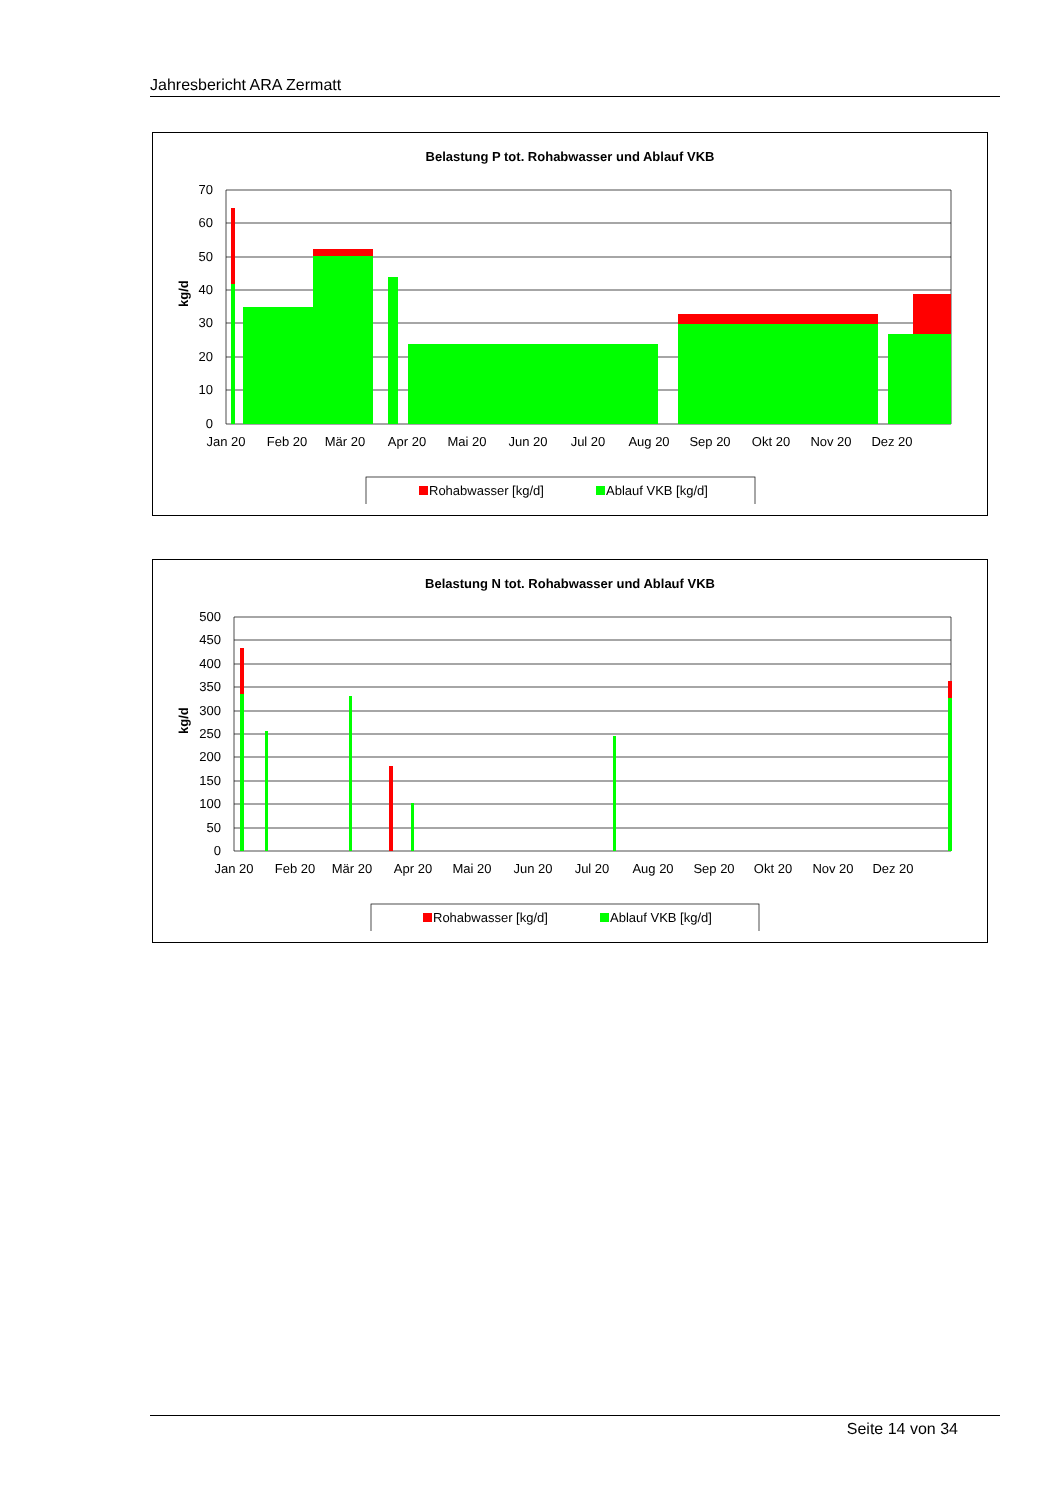Jahresbericht ARA Zermatt
Belastung P tot. Rohabwasser und Ablauf VKB
70
60
50
40
30
20
10
0
kg/d
Jan 20
Feb 20
Mär 20
Apr 20
Mai 20
Jun 20
Jul 20
Aug 20
Sep 20
Okt 20
Nov 20
Dez 20
Rohabwasser [kg/d]
Ablauf VKB [kg/d]
Belastung N tot. Rohabwasser und Ablauf VKB
500
450
400
350
300
250
200
150
100
50
0
kg/d
Jan 20
Feb 20
Mär 20
Apr 20
Mai 20
Jun 20
Jul 20
Aug 20
Sep 20
Okt 20
Nov 20
Dez 20
Rohabwasser [kg/d]
Ablauf VKB [kg/d]
Seite 14 von 34